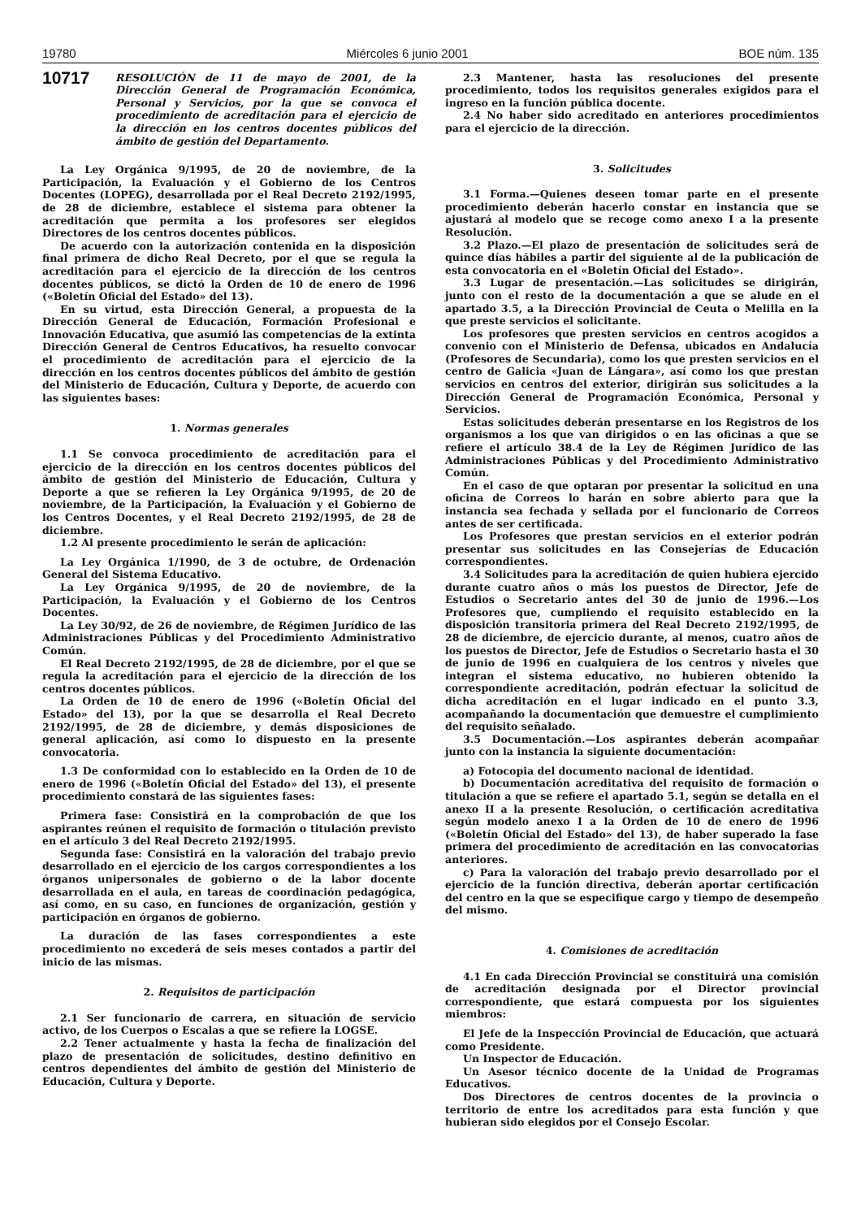19780 Miércoles 6 junio 2001 BOE núm. 135
10717
RESOLUCIÓN de 11 de mayo de 2001, de la Dirección General de Programación Económica, Personal y Servicios, por la que se convoca el procedimiento de acreditación para el ejercicio de la dirección en los centros docentes públicos del ámbito de gestión del Departamento.
La Ley Orgánica 9/1995, de 20 de noviembre, de la Participación, la Evaluación y el Gobierno de los Centros Docentes (LOPEG), desarrollada por el Real Decreto 2192/1995, de 28 de diciembre, establece el sistema para obtener la acreditación que permita a los profesores ser elegidos Directores de los centros docentes públicos.
De acuerdo con la autorización contenida en la disposición final primera de dicho Real Decreto, por el que se regula la acreditación para el ejercicio de la dirección de los centros docentes públicos, se dictó la Orden de 10 de enero de 1996 («Boletín Oficial del Estado» del 13).
En su virtud, esta Dirección General, a propuesta de la Dirección General de Educación, Formación Profesional e Innovación Educativa, que asumió las competencias de la extinta Dirección General de Centros Educativos, ha resuelto convocar el procedimiento de acreditación para el ejercicio de la dirección en los centros docentes públicos del ámbito de gestión del Ministerio de Educación, Cultura y Deporte, de acuerdo con las siguientes bases:
1. Normas generales
1.1 Se convoca procedimiento de acreditación para el ejercicio de la dirección en los centros docentes públicos del ámbito de gestión del Ministerio de Educación, Cultura y Deporte a que se refieren la Ley Orgánica 9/1995, de 20 de noviembre, de la Participación, la Evaluación y el Gobierno de los Centros Docentes, y el Real Decreto 2192/1995, de 28 de diciembre.
1.2 Al presente procedimiento le serán de aplicación:
La Ley Orgánica 1/1990, de 3 de octubre, de Ordenación General del Sistema Educativo.
La Ley Orgánica 9/1995, de 20 de noviembre, de la Participación, la Evaluación y el Gobierno de los Centros Docentes.
La Ley 30/92, de 26 de noviembre, de Régimen Jurídico de las Administraciones Públicas y del Procedimiento Administrativo Común.
El Real Decreto 2192/1995, de 28 de diciembre, por el que se regula la acreditación para el ejercicio de la dirección de los centros docentes públicos.
La Orden de 10 de enero de 1996 («Boletín Oficial del Estado» del 13), por la que se desarrolla el Real Decreto 2192/1995, de 28 de diciembre, y demás disposiciones de general aplicación, así como lo dispuesto en la presente convocatoria.
1.3 De conformidad con lo establecido en la Orden de 10 de enero de 1996 («Boletín Oficial del Estado» del 13), el presente procedimiento constará de las siguientes fases:
Primera fase: Consistirá en la comprobación de que los aspirantes reúnen el requisito de formación o titulación previsto en el artículo 3 del Real Decreto 2192/1995.
Segunda fase: Consistirá en la valoración del trabajo previo desarrollado en el ejercicio de los cargos correspondientes a los órganos unipersonales de gobierno o de la labor docente desarrollada en el aula, en tareas de coordinación pedagógica, así como, en su caso, en funciones de organización, gestión y participación en órganos de gobierno.
La duración de las fases correspondientes a este procedimiento no excederá de seis meses contados a partir del inicio de las mismas.
2. Requisitos de participación
2.1 Ser funcionario de carrera, en situación de servicio activo, de los Cuerpos o Escalas a que se refiere la LOGSE.
2.2 Tener actualmente y hasta la fecha de finalización del plazo de presentación de solicitudes, destino definitivo en centros dependientes del ámbito de gestión del Ministerio de Educación, Cultura y Deporte.
2.3 Mantener, hasta las resoluciones del presente procedimiento, todos los requisitos generales exigidos para el ingreso en la función pública docente.
2.4 No haber sido acreditado en anteriores procedimientos para el ejercicio de la dirección.
3. Solicitudes
3.1 Forma.—Quienes deseen tomar parte en el presente procedimiento deberán hacerlo constar en instancia que se ajustará al modelo que se recoge como anexo I a la presente Resolución.
3.2 Plazo.—El plazo de presentación de solicitudes será de quince días hábiles a partir del siguiente al de la publicación de esta convocatoria en el «Boletín Oficial del Estado».
3.3 Lugar de presentación.—Las solicitudes se dirigirán, junto con el resto de la documentación a que se alude en el apartado 3.5, a la Dirección Provincial de Ceuta o Melilla en la que preste servicios el solicitante.
Los profesores que presten servicios en centros acogidos a convenio con el Ministerio de Defensa, ubicados en Andalucía (Profesores de Secundaria), como los que presten servicios en el centro de Galicia «Juan de Lángara», así como los que prestan servicios en centros del exterior, dirigirán sus solicitudes a la Dirección General de Programación Económica, Personal y Servicios.
Estas solicitudes deberán presentarse en los Registros de los organismos a los que van dirigidos o en las oficinas a que se refiere el artículo 38.4 de la Ley de Régimen Jurídico de las Administraciones Públicas y del Procedimiento Administrativo Común.
En el caso de que optaran por presentar la solicitud en una oficina de Correos lo harán en sobre abierto para que la instancia sea fechada y sellada por el funcionario de Correos antes de ser certificada.
Los Profesores que prestan servicios en el exterior podrán presentar sus solicitudes en las Consejerías de Educación correspondientes.
3.4 Solicitudes para la acreditación de quien hubiera ejercido durante cuatro años o más los puestos de Director, Jefe de Estudios o Secretario antes del 30 de junio de 1996.—Los Profesores que, cumpliendo el requisito establecido en la disposición transitoria primera del Real Decreto 2192/1995, de 28 de diciembre, de ejercicio durante, al menos, cuatro años de los puestos de Director, Jefe de Estudios o Secretario hasta el 30 de junio de 1996 en cualquiera de los centros y niveles que integran el sistema educativo, no hubieren obtenido la correspondiente acreditación, podrán efectuar la solicitud de dicha acreditación en el lugar indicado en el punto 3.3, acompañando la documentación que demuestre el cumplimiento del requisito señalado.
3.5 Documentación.—Los aspirantes deberán acompañar junto con la instancia la siguiente documentación:
a) Fotocopia del documento nacional de identidad.
b) Documentación acreditativa del requisito de formación o titulación a que se refiere el apartado 5.1, según se detalla en el anexo II a la presente Resolución, o certificación acreditativa según modelo anexo I a la Orden de 10 de enero de 1996 («Boletín Oficial del Estado» del 13), de haber superado la fase primera del procedimiento de acreditación en las convocatorias anteriores.
c) Para la valoración del trabajo previo desarrollado por el ejercicio de la función directiva, deberán aportar certificación del centro en la que se especifique cargo y tiempo de desempeño del mismo.
4. Comisiones de acreditación
4.1 En cada Dirección Provincial se constituirá una comisión de acreditación designada por el Director provincial correspondiente, que estará compuesta por los siguientes miembros:
El Jefe de la Inspección Provincial de Educación, que actuará como Presidente.
Un Inspector de Educación.
Un Asesor técnico docente de la Unidad de Programas Educativos.
Dos Directores de centros docentes de la provincia o territorio de entre los acreditados para esta función y que hubieran sido elegidos por el Consejo Escolar.